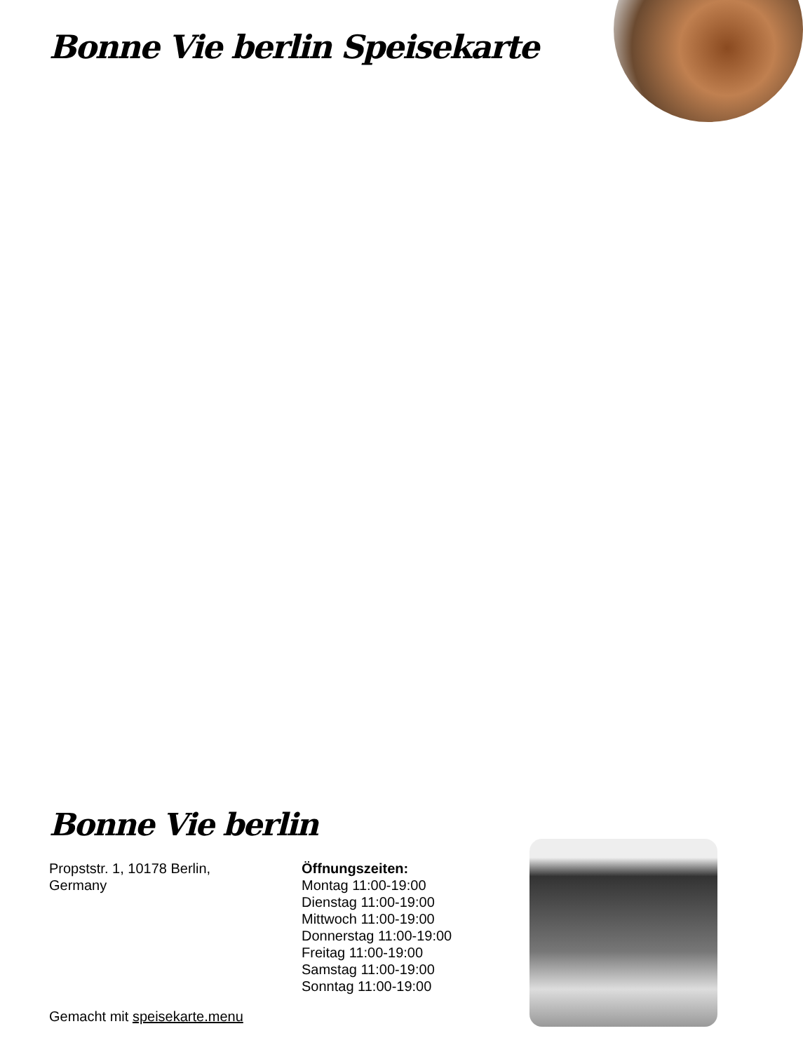Bonne Vie berlin Speisekarte
Bonne Vie berlin
Propststr. 1, 10178 Berlin,
Germany
Öffnungszeiten:
Montag 11:00-19:00
Dienstag 11:00-19:00
Mittwoch 11:00-19:00
Donnerstag 11:00-19:00
Freitag 11:00-19:00
Samstag 11:00-19:00
Sonntag 11:00-19:00
Gemacht mit speisekarte.menu